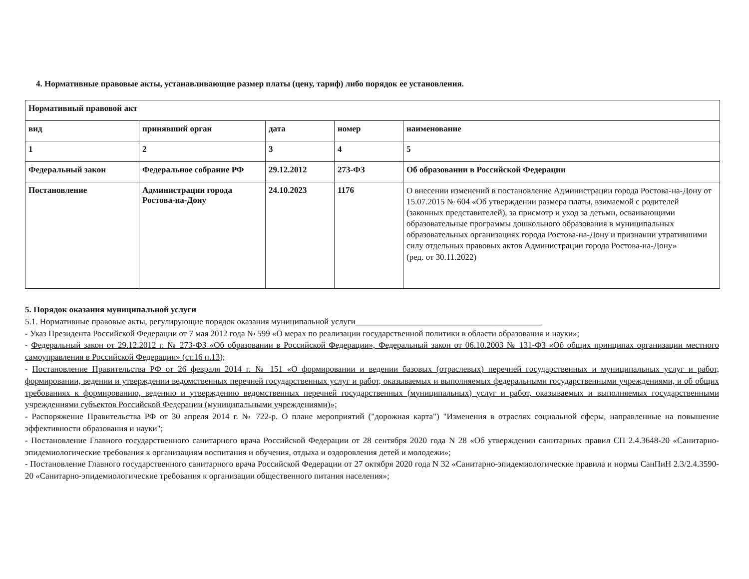4. Нормативные правовые акты, устанавливающие размер платы (цену, тариф) либо порядок ее установления.
| Нормативный правовой акт | | | | |
| вид | принявший орган | дата | номер | наименование |
| 1 | 2 | 3 | 4 | 5 |
| Федеральный закон | Федеральное собрание РФ | 29.12.2012 | 273-ФЗ | Об образовании в Российской Федерации |
| Постановление | Администрации города Ростова-на-Дону | 24.10.2023 | 1176 | О внесении изменений в постановление Администрации города Ростова-на-Дону от 15.07.2015 № 604 «Об утверждении размера платы, взимаемой с родителей (законных представителей), за присмотр и уход за детьми, осваивающими образовательные программы дошкольного образования в муниципальных образовательных организациях города Ростова-на-Дону и признании утратившими силу отдельных правовых актов Администрации города Ростова-на-Дону» (ред. от 30.11.2022) |
5. Порядок оказания муниципальной услуги
5.1. Нормативные правовые акты, регулирующие порядок оказания муниципальной услуги____________________________________________
- Указ Президента Российской Федерации от 7 мая 2012 года № 599 «О мерах по реализации государственной политики в области образования и науки»;
- Федеральный закон от 29.12.2012 г. № 273-ФЗ «Об образовании в Российской Федерации», Федеральный закон от 06.10.2003 № 131-ФЗ «Об общих принципах организации местного самоуправления в Российской Федерации» (ст.16 п.13);
- Постановление Правительства РФ от 26 февраля 2014 г. № 151 «О формировании и ведении базовых (отраслевых) перечней государственных и муниципальных услуг и работ, формировании, ведении и утверждении ведомственных перечней государственных услуг и работ, оказываемых и выполняемых федеральными государственными учреждениями, и об общих требованиях к формированию, ведению и утверждению ведомственных перечней государственных (муниципальных) услуг и работ, оказываемых и выполняемых государственными учреждениями субъектов Российской Федерации (муниципальными учреждениями)»;
- Распоряжение Правительства РФ от 30 апреля 2014 г. № 722-р. О плане мероприятий ("дорожная карта") "Изменения в отраслях социальной сферы, направленные на повышение эффективности образования и науки";
- Постановление Главного государственного санитарного врача Российской Федерации от 28 сентября 2020 года N 28 «Об утверждении санитарных правил СП 2.4.3648-20 «Санитарно-эпидемиологические требования к организациям воспитания и обучения, отдыха и оздоровления детей и молодежи»;
- Постановление Главного государственного санитарного врача Российской Федерации от 27 октября 2020 года N 32 «Санитарно-эпидемиологические правила и нормы СанПиН 2.3/2.4.3590-20 «Санитарно-эпидемиологические требования к организации общественного питания населения»;